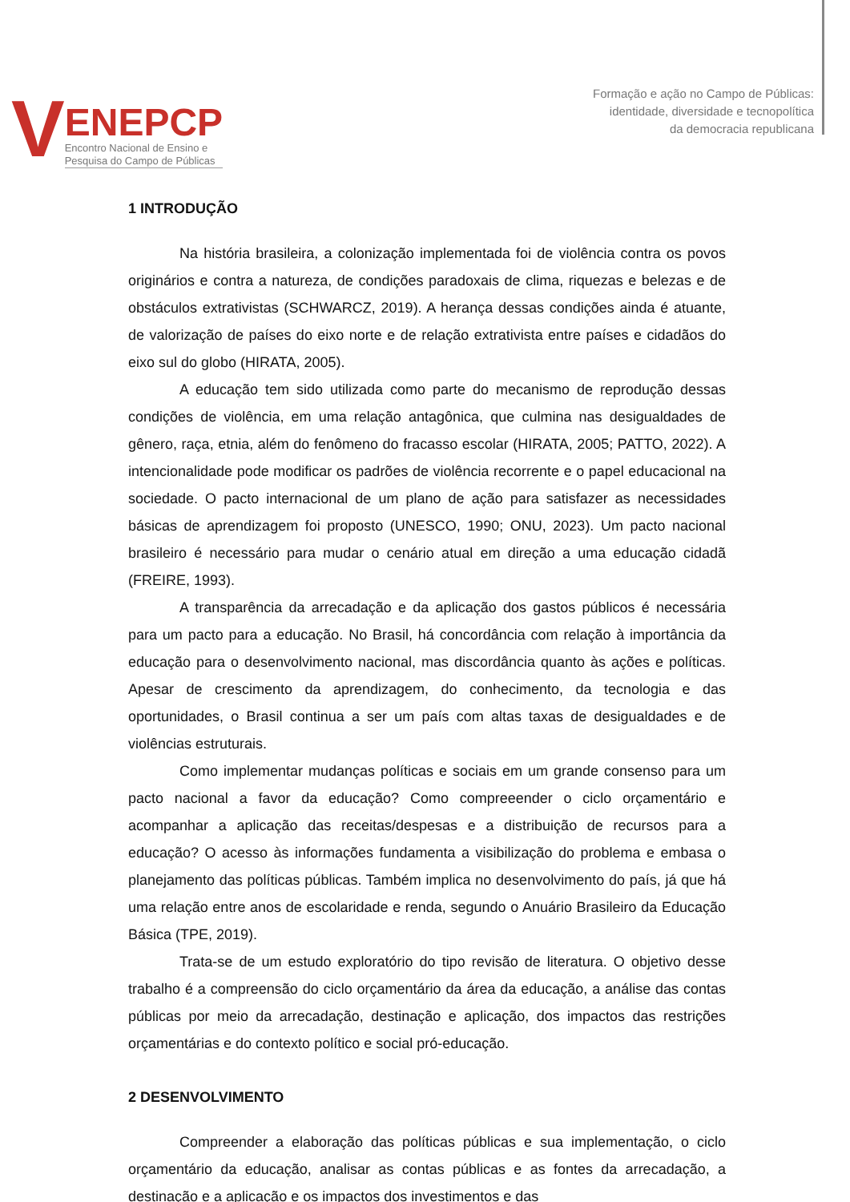V
ENEPCP
Encontro Nacional de Ensino e
Pesquisa do Campo de Públicas
Formação e ação no Campo de Públicas:
identidade, diversidade e tecnopolítica
da democracia republicana
1 INTRODUÇÃO
Na história brasileira, a colonização implementada foi de violência contra os povos originários e contra a natureza, de condições paradoxais de clima, riquezas e belezas e de obstáculos extrativistas (SCHWARCZ, 2019). A herança dessas condições ainda é atuante, de valorização de países do eixo norte e de relação extrativista entre países e cidadãos do eixo sul do globo (HIRATA, 2005).
A educação tem sido utilizada como parte do mecanismo de reprodução dessas condições de violência, em uma relação antagônica, que culmina nas desigualdades de gênero, raça, etnia, além do fenômeno do fracasso escolar (HIRATA, 2005; PATTO, 2022). A intencionalidade pode modificar os padrões de violência recorrente e o papel educacional na sociedade. O pacto internacional de um plano de ação para satisfazer as necessidades básicas de aprendizagem foi proposto (UNESCO, 1990; ONU, 2023). Um pacto nacional brasileiro é necessário para mudar o cenário atual em direção a uma educação cidadã (FREIRE, 1993).
A transparência da arrecadação e da aplicação dos gastos públicos é necessária para um pacto para a educação. No Brasil, há concordância com relação à importância da educação para o desenvolvimento nacional, mas discordância quanto às ações e políticas. Apesar de crescimento da aprendizagem, do conhecimento, da tecnologia e das oportunidades, o Brasil continua a ser um país com altas taxas de desigualdades e de violências estruturais.
Como implementar mudanças políticas e sociais em um grande consenso para um pacto nacional a favor da educação? Como compreeender o ciclo orçamentário e acompanhar a aplicação das receitas/despesas e a distribuição de recursos para a educação? O acesso às informações fundamenta a visibilização do problema e embasa o planejamento das políticas públicas. Também implica no desenvolvimento do país, já que há uma relação entre anos de escolaridade e renda, segundo o Anuário Brasileiro da Educação Básica (TPE, 2019).
Trata-se de um estudo exploratório do tipo revisão de literatura. O objetivo desse trabalho é a compreensão do ciclo orçamentário da área da educação, a análise das contas públicas por meio da arrecadação, destinação e aplicação, dos impactos das restrições orçamentárias e do contexto político e social pró-educação.
2 DESENVOLVIMENTO
Compreender a elaboração das políticas públicas e sua implementação, o ciclo orçamentário da educação, analisar as contas públicas e as fontes da arrecadação, a destinação e a aplicação e os impactos dos investimentos e das